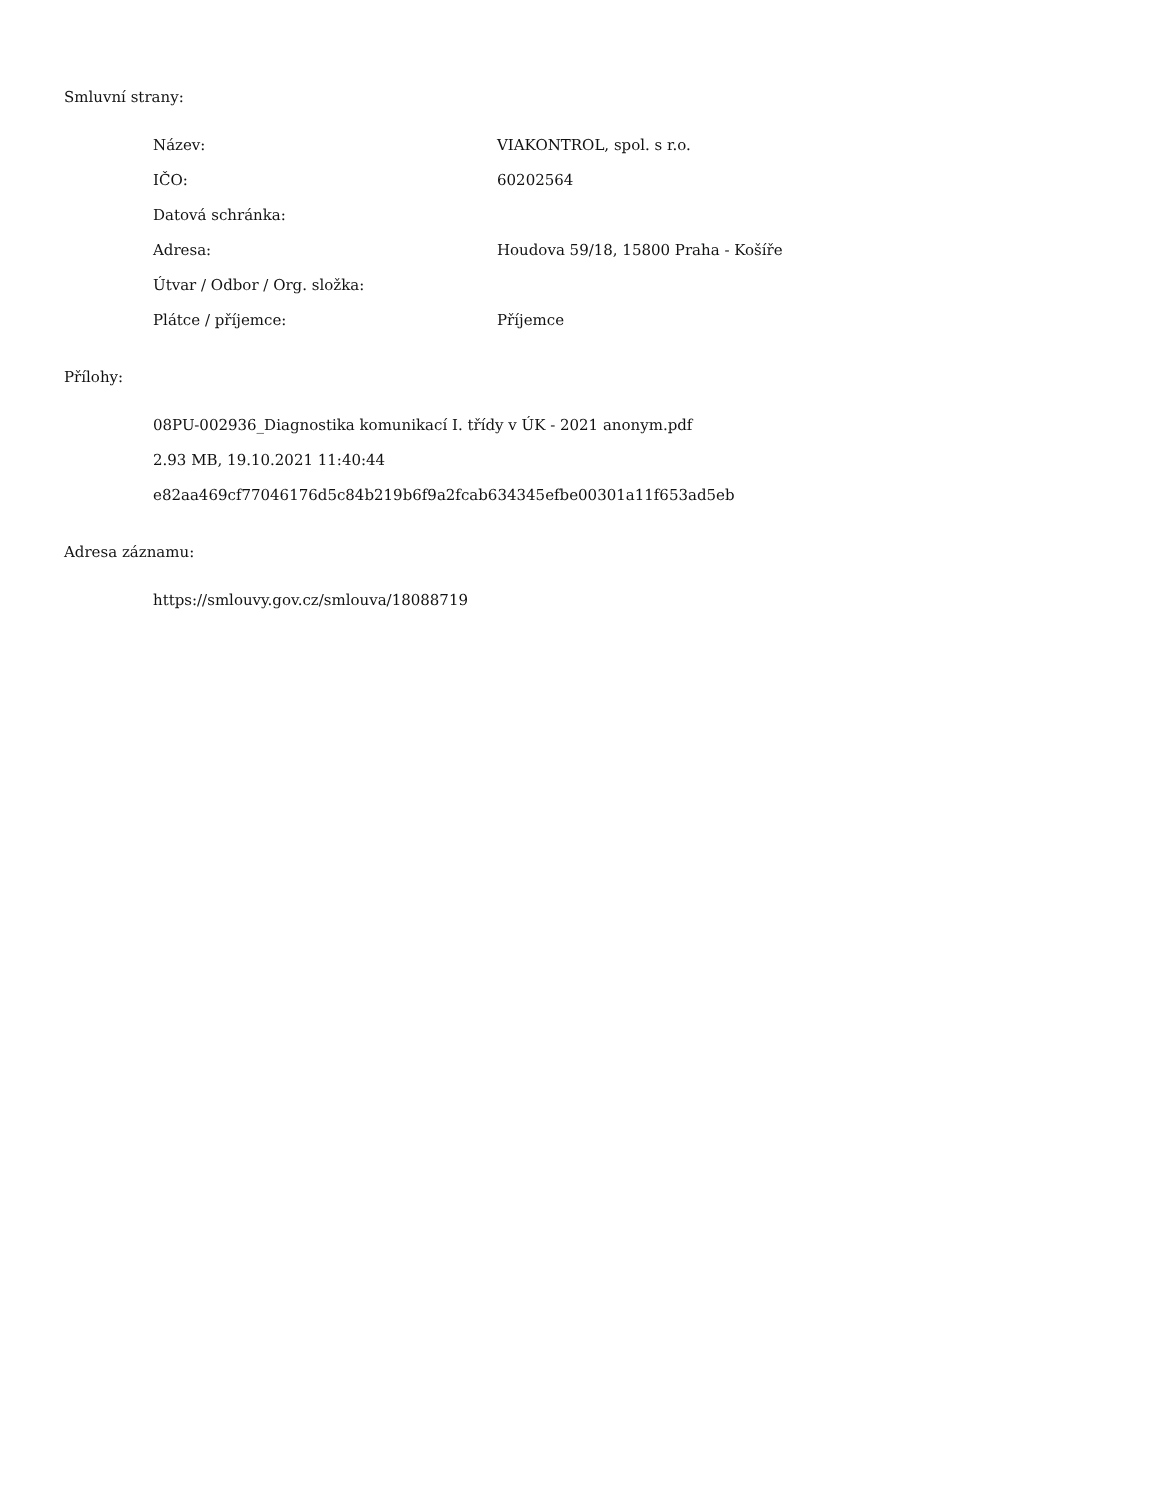Smluvní strany:
| Název: | VIAKONTROL, spol. s r.o. |
| IČO: | 60202564 |
| Datová schránka: | |
| Adresa: | Houdova 59/18, 15800 Praha - Košíře |
| Útvar / Odbor / Org. složka: | |
| Plátce / příjemce: | Příjemce |
Přílohy:
08PU-002936_Diagnostika komunikací I. třídy v ÚK - 2021 anonym.pdf
2.93 MB, 19.10.2021 11:40:44
e82aa469cf77046176d5c84b219b6f9a2fcab634345efbe00301a11f653ad5eb
Adresa záznamu:
https://smlouvy.gov.cz/smlouva/18088719